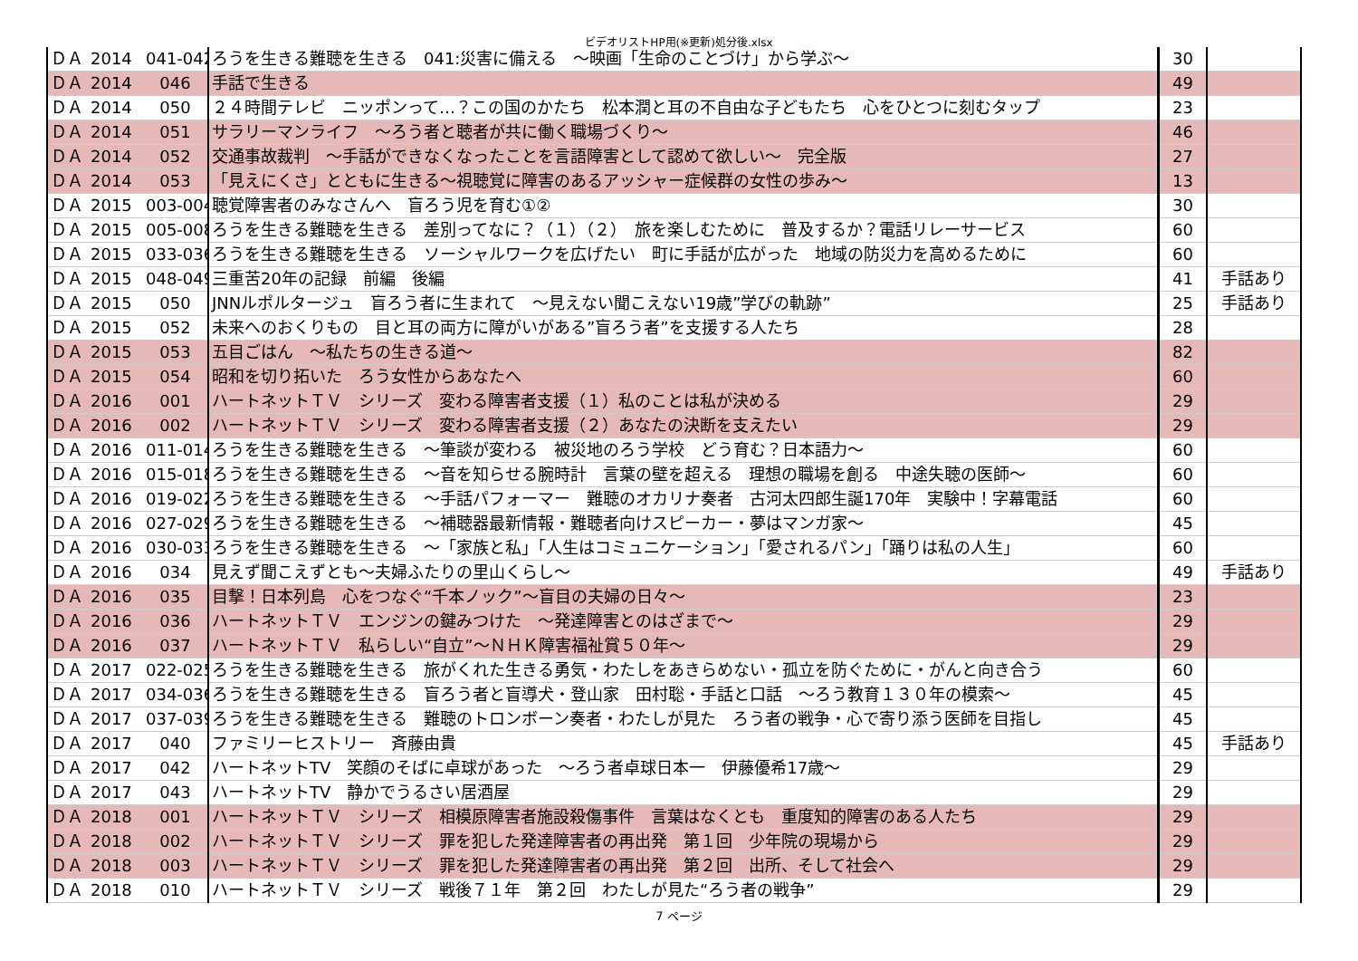ビデオリストHP用(※更新)処分後.xlsx
| ＤＡ | 2014 | 041-042 | ろうを生きる難聴を生きる 041:災害に備える ～映画「生命のことづけ」から学ぶ～ | 30 | |
| ＤＡ | 2014 | 046 | 手話で生きる | 49 | |
| ＤＡ | 2014 | 050 | ２４時間テレビ ニッポンって…？この国のかたち 松本潤と耳の不自由な子どもたち 心をひとつに刻むタップ | 23 | |
| ＤＡ | 2014 | 051 | サラリーマンライフ ～ろう者と聴者が共に働く職場づくり～ | 46 | |
| ＤＡ | 2014 | 052 | 交通事故裁判 ～手話ができなくなったことを言語障害として認めて欲しい～ 完全版 | 27 | |
| ＤＡ | 2014 | 053 | 「見えにくさ」とともに生きる～視聴覚に障害のあるアッシャー症候群の女性の歩み～ | 13 | |
| ＤＡ | 2015 | 003-004 | 聴覚障害者のみなさんへ 盲ろう児を育む①② | 30 | |
| ＤＡ | 2015 | 005-008 | ろうを生きる難聴を生きる 差別ってなに？（１）（２） 旅を楽しむために 普及するか？電話リレーサービス | 60 | |
| ＤＡ | 2015 | 033-036 | ろうを生きる難聴を生きる ソーシャルワークを広げたい 町に手話が広がった 地域の防災力を高めるために | 60 | |
| ＤＡ | 2015 | 048-049 | 三重苦20年の記録 前編 後編 | 41 | 手話あり |
| ＤＡ | 2015 | 050 | JNNルポルタージュ 盲ろう者に生まれて ～見えない聞こえない19歳”学びの軌跡” | 25 | 手話あり |
| ＤＡ | 2015 | 052 | 未来へのおくりもの 目と耳の両方に障がいがある”盲ろう者”を支援する人たち | 28 | |
| ＤＡ | 2015 | 053 | 五目ごはん ～私たちの生きる道～ | 82 | |
| ＤＡ | 2015 | 054 | 昭和を切り拓いた ろう女性からあなたへ | 60 | |
| ＤＡ | 2016 | 001 | ハートネットＴＶ シリーズ 変わる障害者支援（１）私のことは私が決める | 29 | |
| ＤＡ | 2016 | 002 | ハートネットＴＶ シリーズ 変わる障害者支援（２）あなたの決断を支えたい | 29 | |
| ＤＡ | 2016 | 011-014 | ろうを生きる難聴を生きる ～筆談が変わる 被災地のろう学校 どう育む？日本語力～ | 60 | |
| ＤＡ | 2016 | 015-018 | ろうを生きる難聴を生きる ～音を知らせる腕時計 言葉の壁を超える 理想の職場を創る 中途失聴の医師～ | 60 | |
| ＤＡ | 2016 | 019-022 | ろうを生きる難聴を生きる ～手話パフォーマー 難聴のオカリナ奏者 古河太四郎生誕170年 実験中！字幕電話 | 60 | |
| ＤＡ | 2016 | 027-029 | ろうを生きる難聴を生きる ～補聴器最新情報・難聴者向けスピーカー・夢はマンガ家～ | 45 | |
| ＤＡ | 2016 | 030-033 | ろうを生きる難聴を生きる ～「家族と私」「人生はコミュニケーション」「愛されるパン」「踊りは私の人生」 | 60 | |
| ＤＡ | 2016 | 034 | 見えず聞こえずとも～夫婦ふたりの里山くらし～ | 49 | 手話あり |
| ＤＡ | 2016 | 035 | 目撃！日本列島 心をつなぐ“千本ノック”～盲目の夫婦の日々～ | 23 | |
| ＤＡ | 2016 | 036 | ハートネットＴＶ エンジンの鍵みつけた ～発達障害とのはざまで～ | 29 | |
| ＤＡ | 2016 | 037 | ハートネットＴＶ 私らしい“自立”～ＮＨＫ障害福祉賞５０年～ | 29 | |
| ＤＡ | 2017 | 022-025 | ろうを生きる難聴を生きる 旅がくれた生きる勇気・わたしをあきらめない・孤立を防ぐために・がんと向き合う | 60 | |
| ＤＡ | 2017 | 034-036 | ろうを生きる難聴を生きる 盲ろう者と盲導犬・登山家 田村聡・手話と口話 ～ろう教育１３０年の模索～ | 45 | |
| ＤＡ | 2017 | 037-039 | ろうを生きる難聴を生きる 難聴のトロンボーン奏者・わたしが見た ろう者の戦争・心で寄り添う医師を目指し | 45 | |
| ＤＡ | 2017 | 040 | ファミリーヒストリー 斉藤由貴 | 45 | 手話あり |
| ＤＡ | 2017 | 042 | ハートネットTV 笑顔のそばに卓球があった ～ろう者卓球日本一 伊藤優希17歳～ | 29 | |
| ＤＡ | 2017 | 043 | ハートネットTV 静かでうるさい居酒屋 | 29 | |
| ＤＡ | 2018 | 001 | ハートネットＴＶ シリーズ 相模原障害者施設殺傷事件 言葉はなくとも 重度知的障害のある人たち | 29 | |
| ＤＡ | 2018 | 002 | ハートネットＴＶ シリーズ 罪を犯した発達障害者の再出発 第１回 少年院の現場から | 29 | |
| ＤＡ | 2018 | 003 | ハートネットＴＶ シリーズ 罪を犯した発達障害者の再出発 第２回 出所、そして社会へ | 29 | |
| ＤＡ | 2018 | 010 | ハートネットＴＶ シリーズ 戦後７１年 第２回 わたしが見た“ろう者の戦争” | 29 | |
7 ページ